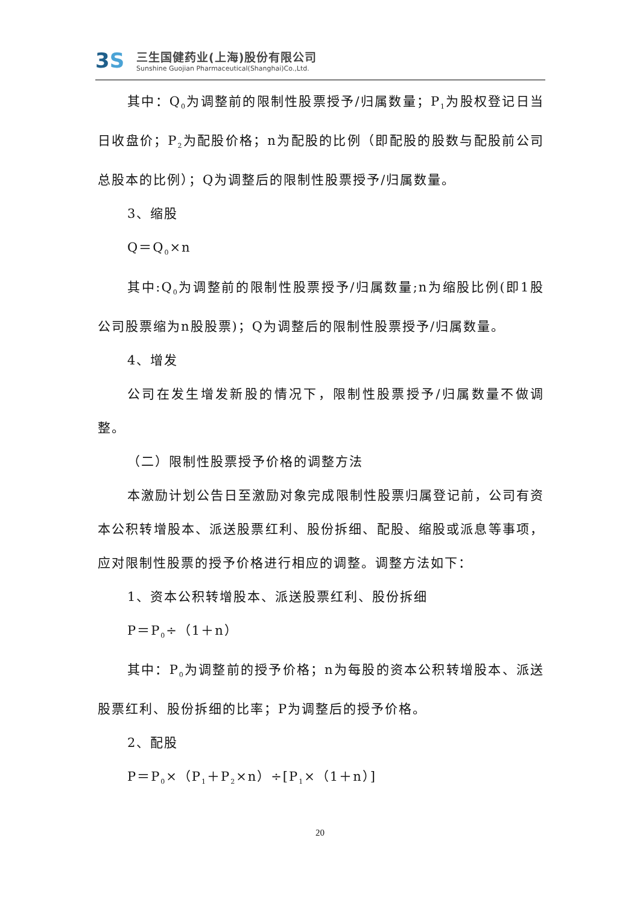3S
三生国健药业(上海)股份有限公司
Sunshine Guojian Pharmaceutical(Shanghai)Co.,Ltd.
其中：Q<sub>0</sub>为调整前的限制性股票授予/归属数量；P<sub>1</sub>为股权登记日当日收盘价；P<sub>2</sub>为配股价格；n为配股的比例（即配股的股数与配股前公司总股本的比例）；Q为调整后的限制性股票授予/归属数量。
3、缩股
Q＝Q<sub>0</sub>×n
其中:Q<sub>0</sub>为调整前的限制性股票授予/归属数量;n为缩股比例(即1股公司股票缩为n股股票)；Q为调整后的限制性股票授予/归属数量。
4、增发
公司在发生增发新股的情况下，限制性股票授予/归属数量不做调整。
（二）限制性股票授予价格的调整方法
本激励计划公告日至激励对象完成限制性股票归属登记前，公司有资本公积转增股本、派送股票红利、股份拆细、配股、缩股或派息等事项，应对限制性股票的授予价格进行相应的调整。调整方法如下：
1、资本公积转增股本、派送股票红利、股份拆细
P＝P<sub>0</sub>÷（1＋n）
其中：P<sub>0</sub>为调整前的授予价格；n为每股的资本公积转增股本、派送股票红利、股份拆细的比率；P为调整后的授予价格。
2、配股
P＝P<sub>0</sub>×（P<sub>1</sub>＋P<sub>2</sub>×n）÷[P<sub>1</sub>×（1＋n）]
20